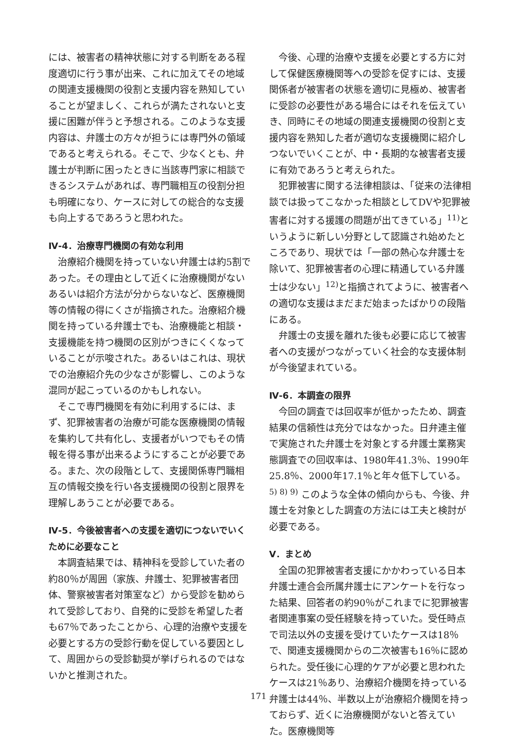には、被害者の精神状態に対する判断をある程度適切に行う事が出来、これに加えてその地域の関連支援機関の役割と支援内容を熟知していることが望ましく、これらが満たされないと支援に困難が伴うと予想される。このような支援内容は、弁護士の方々が担うには専門外の領域であると考えられる。そこで、少なくとも、弁護士が判断に困ったときに当該専門家に相談できるシステムがあれば、専門職相互の役割分担も明確になり、ケースに対しての総合的な支援も向上するであろうと思われた。
Ⅳ-4．治療専門機関の有効な利用
治療紹介機関を持っていない弁護士は約5割であった。その理由として近くに治療機関がないあるいは紹介方法が分からないなど、医療機関等の情報の得にくさが指摘された。治療紹介機関を持っている弁護士でも、治療機能と相談・支援機能を持つ機関の区別がつきにくくなっていることが示唆された。あるいはこれは、現状での治療紹介先の少なさが影響し、このような混同が起こっているのかもしれない。
そこで専門機関を有効に利用するには、まず、犯罪被害者の治療が可能な医療機関の情報を集約して共有化し、支援者がいつでもその情報を得る事が出来るようにすることが必要である。また、次の段階として、支援関係専門職相互の情報交換を行い各支援機関の役割と限界を理解しあうことが必要である。
Ⅳ-5．今後被害者への支援を適切につないでいくために必要なこと
本調査結果では、精神科を受診していた者の約80％が周囲（家族、弁護士、犯罪被害者団体、警察被害者対策室など）から受診を勧められて受診しており、自発的に受診を希望した者も67％であったことから、心理的治療や支援を必要とする方の受診行動を促している要因として、周囲からの受診勧奨が挙げられるのではないかと推測された。
今後、心理的治療や支援を必要とする方に対して保健医療機関等への受診を促すには、支援関係者が被害者の状態を適切に見極め、被害者に受診の必要性がある場合にはそれを伝えていき、同時にその地域の関連支援機関の役割と支援内容を熟知した者が適切な支援機関に紹介しつないでいくことが、中・長期的な被害者支援に有効であろうと考えられた。
犯罪被害に関する法律相談は、「従来の法律相談では扱ってこなかった相談としてDVや犯罪被害者に対する援護の問題が出てきている」<sup>11)</sup>というように新しい分野として認識され始めたところであり、現状では「一部の熱心な弁護士を除いて、犯罪被害者の心理に精通している弁護士は少ない」<sup>12)</sup>と指摘されてように、被害者への適切な支援はまだまだ始まったばかりの段階にある。
弁護士の支援を離れた後も必要に応じて被害者への支援がつながっていく社会的な支援体制が今後望まれている。
Ⅳ-6．本調査の限界
今回の調査では回収率が低かったため、調査結果の信頼性は充分ではなかった。日弁連主催で実施された弁護士を対象とする弁護士業務実態調査での回収率は、1980年41.3％、1990年25.8％、2000年17.1％と年々低下している。<sup>5) 8) 9)</sup> このような全体の傾向からも、今後、弁護士を対象とした調査の方法には工夫と検討が必要である。
Ⅴ．まとめ
全国の犯罪被害者支援にかかわっている日本弁護士連合会所属弁護士にアンケートを行なった結果、回答者の約90％がこれまでに犯罪被害者関連事案の受任経験を持っていた。受任時点で司法以外の支援を受けていたケースは18％で、関連支援機関からの二次被害も16％に認められた。受任後に心理的ケアが必要と思われたケースは21％あり、治療紹介機関を持っている弁護士は44％、半数以上が治療紹介機関を持っておらず、近くに治療機関がないと答えていた。医療機関等
171